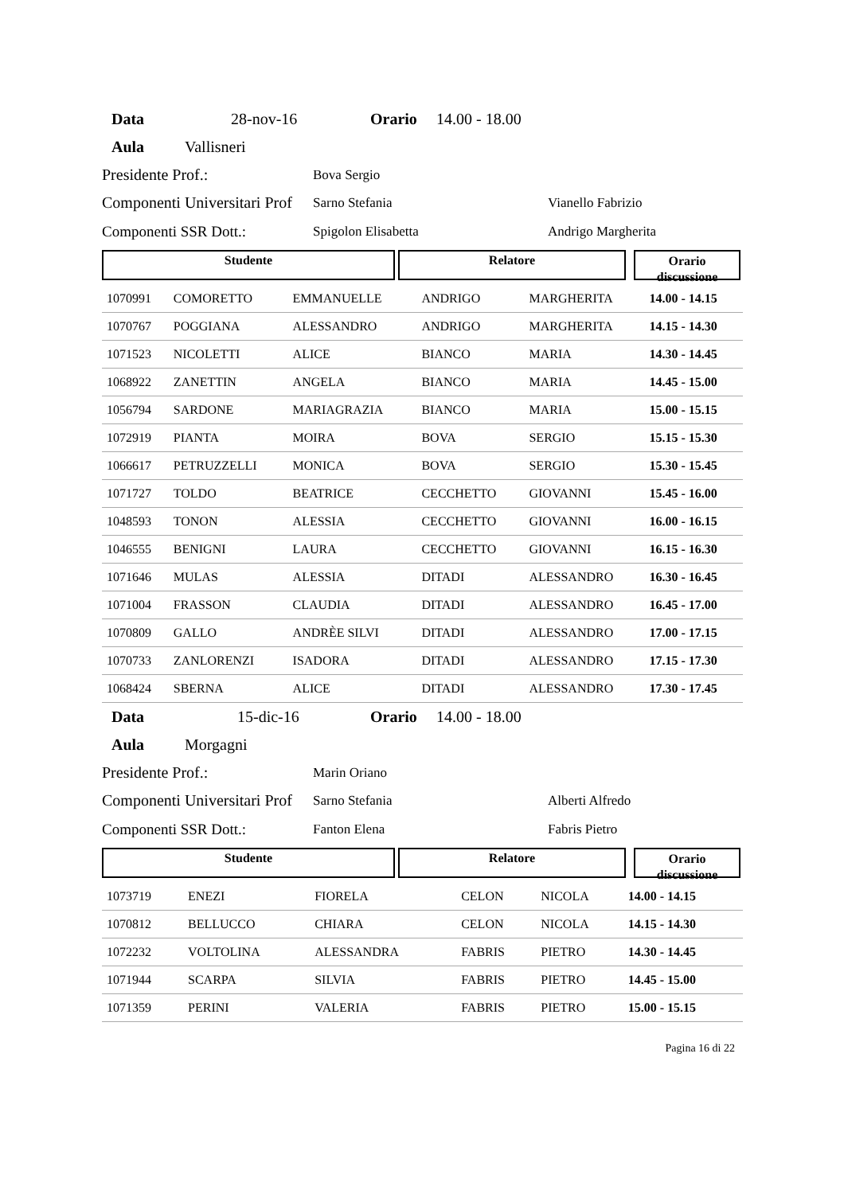Data 28-nov-16 Orario 14.00 - 18.00
Aula Vallisneri
Presidente Prof.: Bova Sergio
Componenti Universitari Prof Sarno Stefania Vianello Fabrizio
Componenti SSR Dott.: Spigolon Elisabetta Andrigo Margherita
Studente Relatore
Orario
discussione
| 1070991 | COMORETTO | EMMANUELLE | ANDRIGO | MARGHERITA | 14.00 - 14.15 |
| 1070767 | POGGIANA | ALESSANDRO | ANDRIGO | MARGHERITA | 14.15 - 14.30 |
| 1071523 | NICOLETTI | ALICE | BIANCO | MARIA | 14.30 - 14.45 |
| 1068922 | ZANETTIN | ANGELA | BIANCO | MARIA | 14.45 - 15.00 |
| 1056794 | SARDONE | MARIAGRAZIA | BIANCO | MARIA | 15.00 - 15.15 |
| 1072919 | PIANTA | MOIRA | BOVA | SERGIO | 15.15 - 15.30 |
| 1066617 | PETRUZZELLI | MONICA | BOVA | SERGIO | 15.30 - 15.45 |
| 1071727 | TOLDO | BEATRICE | CECCHETTO | GIOVANNI | 15.45 - 16.00 |
| 1048593 | TONON | ALESSIA | CECCHETTO | GIOVANNI | 16.00 - 16.15 |
| 1046555 | BENIGNI | LAURA | CECCHETTO | GIOVANNI | 16.15 - 16.30 |
| 1071646 | MULAS | ALESSIA | DITADI | ALESSANDRO | 16.30 - 16.45 |
| 1071004 | FRASSON | CLAUDIA | DITADI | ALESSANDRO | 16.45 - 17.00 |
| 1070809 | GALLO | ANDRÈE SILVI | DITADI | ALESSANDRO | 17.00 - 17.15 |
| 1070733 | ZANLORENZI | ISADORA | DITADI | ALESSANDRO | 17.15 - 17.30 |
| 1068424 | SBERNA | ALICE | DITADI | ALESSANDRO | 17.30 - 17.45 |
Data 15-dic-16 Orario 14.00 - 18.00
Aula Morgagni
Presidente Prof.: Marin Oriano
Componenti Universitari Prof Sarno Stefania Alberti Alfredo
Componenti SSR Dott.: Fanton Elena Fabris Pietro
Studente Relatore
Orario
discussione
| 1073719 | ENEZI | FIORELA | CELON | NICOLA | 14.00 - 14.15 |
| 1070812 | BELLUCCO | CHIARA | CELON | NICOLA | 14.15 - 14.30 |
| 1072232 | VOLTOLINA | ALESSANDRA | FABRIS | PIETRO | 14.30 - 14.45 |
| 1071944 | SCARPA | SILVIA | FABRIS | PIETRO | 14.45 - 15.00 |
| 1071359 | PERINI | VALERIA | FABRIS | PIETRO | 15.00 - 15.15 |
Pagina 16 di 22